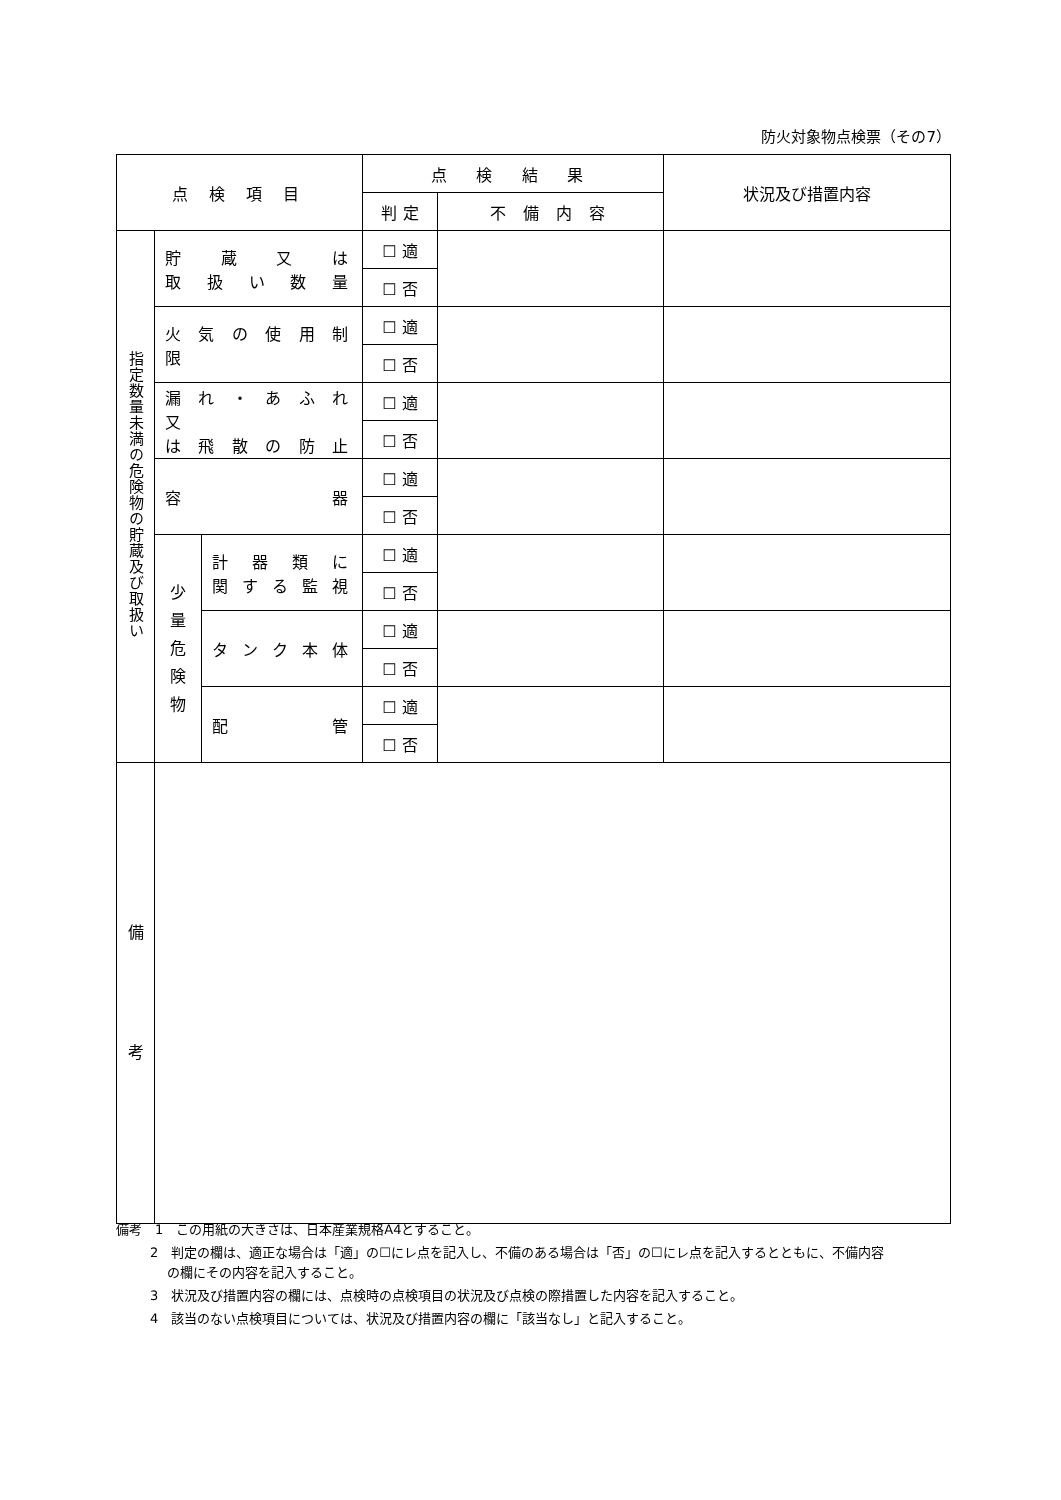防火対象物点検票（その7）
| 点 検 項 目 | | | 点 検 結 果 | | 状況及び措置内容 |
| | | | 判 定 | 不 備 内 容 | |
| 指定数量未満の危険物の貯蔵及び取扱い | 貯 蔵 又 は 取 扱 い 数 量 | | ☐ 適 | | |
| | | | ☐ 否 | | |
| | 火 気 の 使 用 制 限 | | ☐ 適 | | |
| | | | ☐ 否 | | |
| | 漏 れ ・ あ ふ れ 又 は 飛 散 の 防 止 | | ☐ 適 | | |
| | | | ☐ 否 | | |
| | 容 器 | | ☐ 適 | | |
| | | | ☐ 否 | | |
| | 少 量 危 険 物 | 計 器 類 に 関 す る 監 視 | ☐ 適 | | |
| | | | ☐ 否 | | |
| | | タ ン ク 本 体 | ☐ 適 | | |
| | | | ☐ 否 | | |
| | | 配 管 | ☐ 適 | | |
| | | | ☐ 否 | | |
| 備 考 | | | | | |
備考　1　この用紙の大きさは、日本産業規格A4とすること。
2　判定の欄は、適正な場合は「適」の☐にレ点を記入し、不備のある場合は「否」の☐にレ点を記入するとともに、不備内容
の欄にその内容を記入すること。
3　状況及び措置内容の欄には、点検時の点検項目の状況及び点検の際措置した内容を記入すること。
4　該当のない点検項目については、状況及び措置内容の欄に「該当なし」と記入すること。